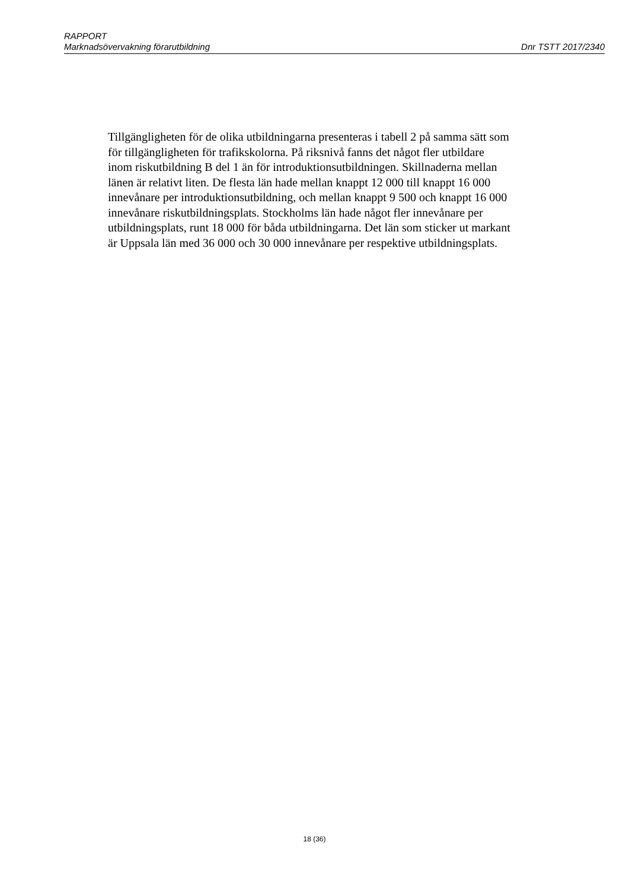RAPPORT
Marknadsövervakning förarutbildning Dnr TSTT 2017/2340
Tillgängligheten för de olika utbildningarna presenteras i tabell 2 på samma sätt som för tillgängligheten för trafikskolorna. På riksnivå fanns det något fler utbildare inom riskutbildning B del 1 än för introduktionsutbildningen. Skillnaderna mellan länen är relativt liten. De flesta län hade mellan knappt 12 000 till knappt 16 000 innevånare per introduktionsutbildning, och mellan knappt 9 500 och knappt 16 000 innevånare riskutbildningsplats. Stockholms län hade något fler innevånare per utbildningsplats, runt 18 000 för båda utbildningarna. Det län som sticker ut markant är Uppsala län med 36 000 och 30 000 innevånare per respektive utbildningsplats.
18 (36)